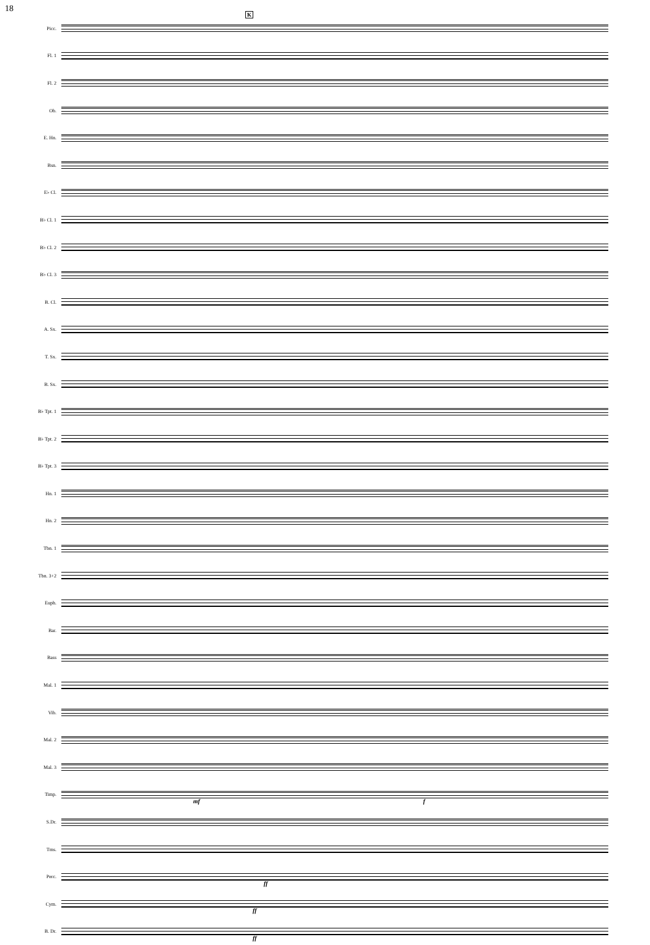18
K
Picc.
Fl. 1
Fl. 2
Ob.
E. Hn.
Bsn.
E♭ Cl.
B♭ Cl. 1
B♭ Cl. 2
B♭ Cl. 3
B. Cl.
A. Sx.
T. Sx.
B. Sx.
B♭ Tpt. 1
B♭ Tpt. 2
B♭ Tpt. 3
Hn. 1
Hn. 2
Tbn. 1
Tbn. 3+2
Euph.
Bar.
Bass
Mal. 1
Vib.
Mal. 2
Mal. 3
Timp.
mf f
S.Dr.
Tms.
Perc.
ff
Cym.
ff
B. Dr.
ff